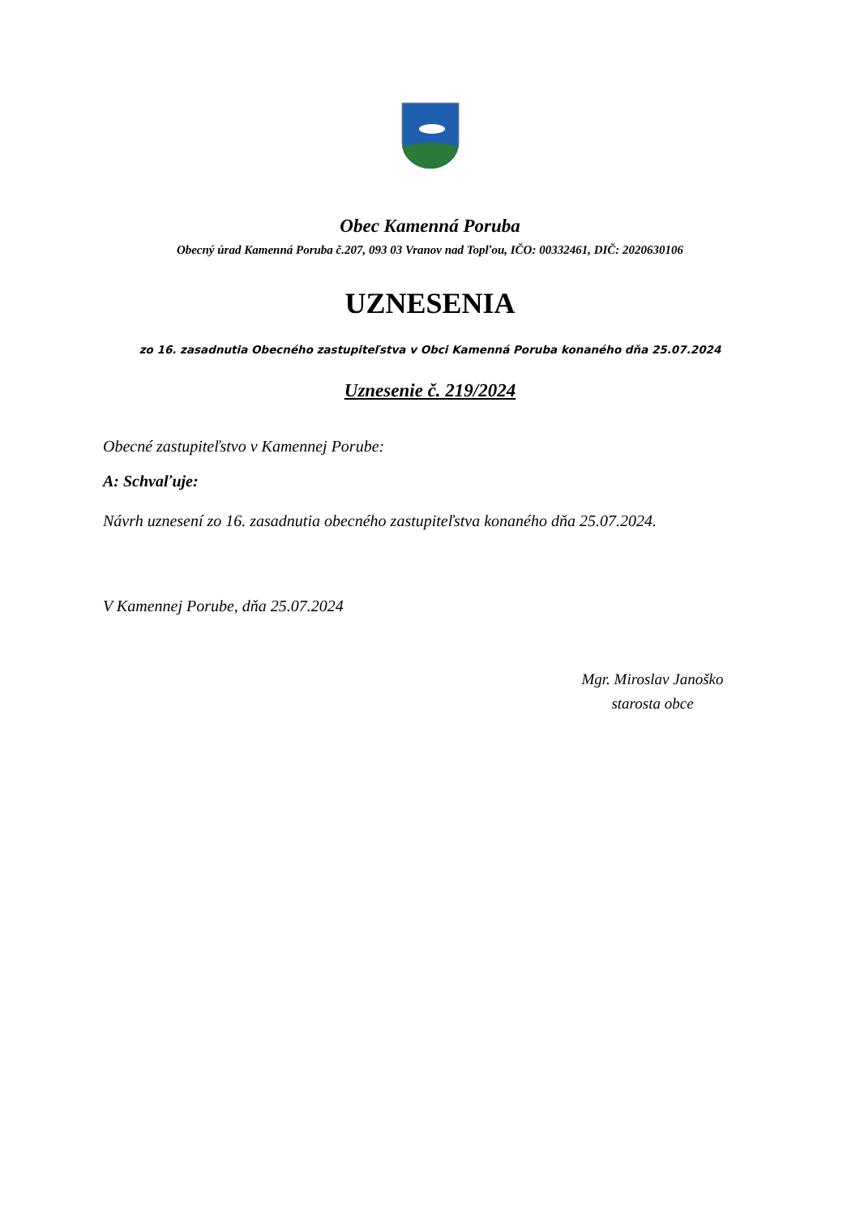Obec Kamenná Poruba
Obecný úrad Kamenná Poruba č.207, 093 03 Vranov nad Topľou, IČO: 00332461, DIČ: 2020630106
UZNESENIA
zo 16. zasadnutia Obecného zastupiteľstva v Obci Kamenná Poruba konaného dňa 25.07.2024
Uznesenie č. 219/2024
Obecné zastupiteľstvo v Kamennej Porube:
A: Schvaľuje:
Návrh uznesení zo 16. zasadnutia obecného zastupiteľstva konaného dňa 25.07.2024.
V Kamennej Porube, dňa 25.07.2024
Mgr. Miroslav Janoško
starosta obce